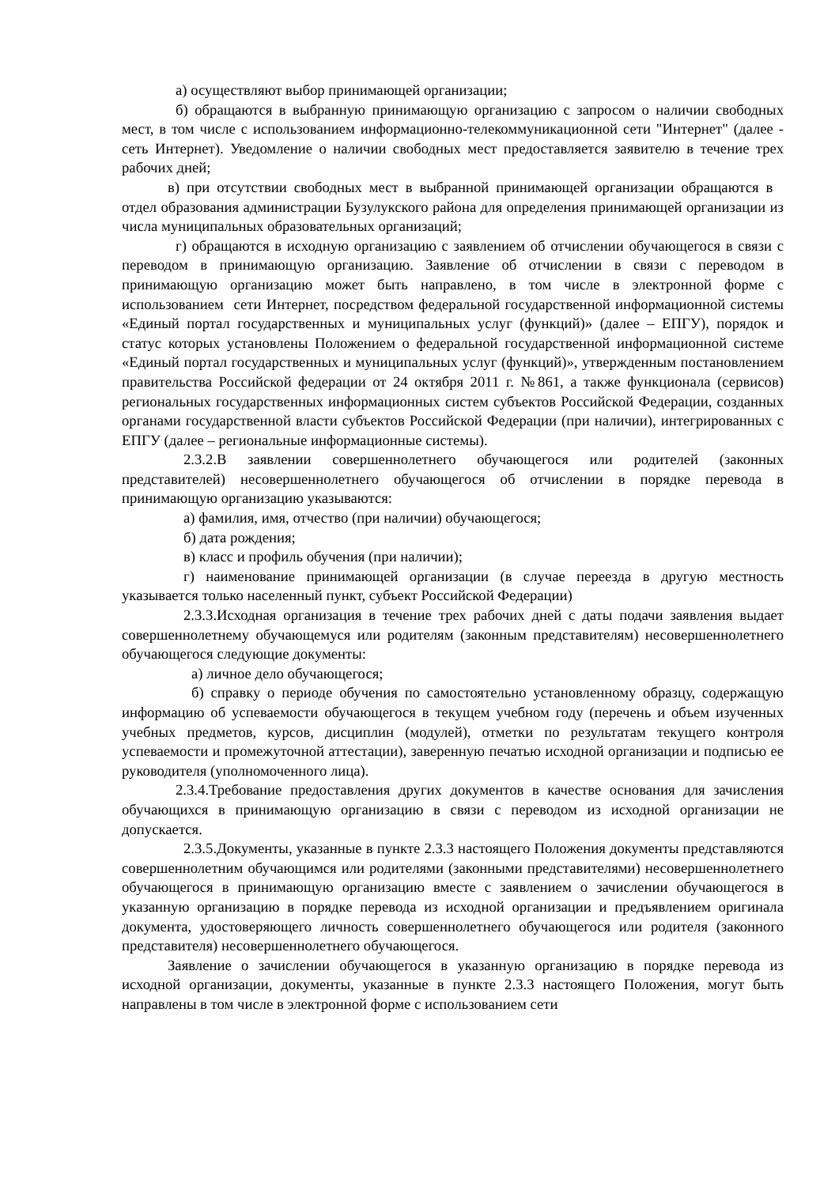а) осуществляют выбор принимающей организации;
б) обращаются в выбранную принимающую организацию с запросом о наличии свободных мест, в том числе с использованием информационно-телекоммуникационной сети "Интернет" (далее - сеть Интернет). Уведомление о наличии свободных мест предоставляется заявителю в течение трех рабочих дней;
в) при отсутствии свободных мест в выбранной принимающей организации обращаются в отдел образования администрации Бузулукского района для определения принимающей организации из числа муниципальных образовательных организаций;
г) обращаются в исходную организацию с заявлением об отчислении обучающегося в связи с переводом в принимающую организацию. Заявление об отчислении в связи с переводом в принимающую организацию может быть направлено, в том числе в электронной форме с использованием сети Интернет, посредством федеральной государственной информационной системы «Единый портал государственных и муниципальных услуг (функций)» (далее – ЕПГУ), порядок и статус которых установлены Положением о федеральной государственной информационной системе «Единый портал государственных и муниципальных услуг (функций)», утвержденным постановлением правительства Российской федерации от 24 октября 2011 г. №861, а также функционала (сервисов) региональных государственных информационных систем субъектов Российской Федерации, созданных органами государственной власти субъектов Российской Федерации (при наличии), интегрированных с ЕПГУ (далее – региональные информационные системы).
2.3.2.В заявлении совершеннолетнего обучающегося или родителей (законных представителей) несовершеннолетнего обучающегося об отчислении в порядке перевода в принимающую организацию указываются:
а) фамилия, имя, отчество (при наличии) обучающегося;
б) дата рождения;
в) класс и профиль обучения (при наличии);
г) наименование принимающей организации (в случае переезда в другую местность указывается только населенный пункт, субъект Российской Федерации)
2.3.3.Исходная организация в течение трех рабочих дней с даты подачи заявления выдает совершеннолетнему обучающемуся или родителям (законным представителям) несовершеннолетнего обучающегося следующие документы:
а) личное дело обучающегося;
б) справку о периоде обучения по самостоятельно установленному образцу, содержащую информацию об успеваемости обучающегося в текущем учебном году (перечень и объем изученных учебных предметов, курсов, дисциплин (модулей), отметки по результатам текущего контроля успеваемости и промежуточной аттестации), заверенную печатью исходной организации и подписью ее руководителя (уполномоченного лица).
2.3.4.Требование предоставления других документов в качестве основания для зачисления обучающихся в принимающую организацию в связи с переводом из исходной организации не допускается.
2.3.5.Документы, указанные в пункте 2.3.3 настоящего Положения документы представляются совершеннолетним обучающимся или родителями (законными представителями) несовершеннолетнего обучающегося в принимающую организацию вместе с заявлением о зачислении обучающегося в указанную организацию в порядке перевода из исходной организации и предъявлением оригинала документа, удостоверяющего личность совершеннолетнего обучающегося или родителя (законного представителя) несовершеннолетнего обучающегося.
Заявление о зачислении обучающегося в указанную организацию в порядке перевода из исходной организации, документы, указанные в пункте 2.3.3 настоящего Положения, могут быть направлены в том числе в электронной форме с использованием сети